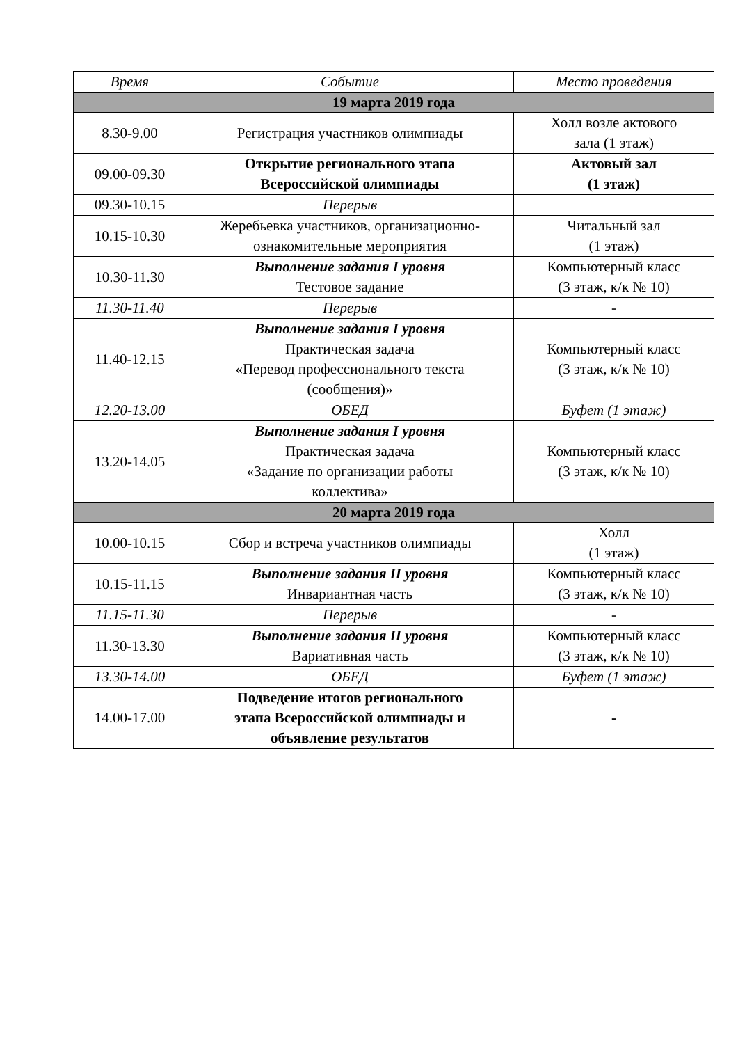| Время | Событие | Место проведения |
| --- | --- | --- |
| 19 марта 2019 года | | |
| 8.30-9.00 | Регистрация участников олимпиады | Холл возле актового зала (1 этаж) |
| 09.00-09.30 | Открытие регионального этапа Всероссийской олимпиады | Актовый зал (1 этаж) |
| 09.30-10.15 | Перерыв | |
| 10.15-10.30 | Жеребьевка участников, организационно- ознакомительные мероприятия | Читальный зал (1 этаж) |
| 10.30-11.30 | Выполнение задания I уровня Тестовое задание | Компьютерный класс (3 этаж, к/к № 10) |
| 11.30-11.40 | Перерыв | - |
| 11.40-12.15 | Выполнение задания I уровня Практическая задача «Перевод профессионального текста (сообщения)» | Компьютерный класс (3 этаж, к/к № 10) |
| 12.20-13.00 | ОБЕД | Буфет (1 этаж) |
| 13.20-14.05 | Выполнение задания I уровня Практическая задача «Задание по организации работы коллектива» | Компьютерный класс (3 этаж, к/к № 10) |
| 20 марта 2019 года | | |
| 10.00-10.15 | Сбор и встреча участников олимпиады | Холл (1 этаж) |
| 10.15-11.15 | Выполнение задания II уровня Инвариантная часть | Компьютерный класс (3 этаж, к/к № 10) |
| 11.15-11.30 | Перерыв | - |
| 11.30-13.30 | Выполнение задания II уровня Вариативная часть | Компьютерный класс (3 этаж, к/к № 10) |
| 13.30-14.00 | ОБЕД | Буфет (1 этаж) |
| 14.00-17.00 | Подведение итогов регионального этапа Всероссийской олимпиады и объявление результатов | - |